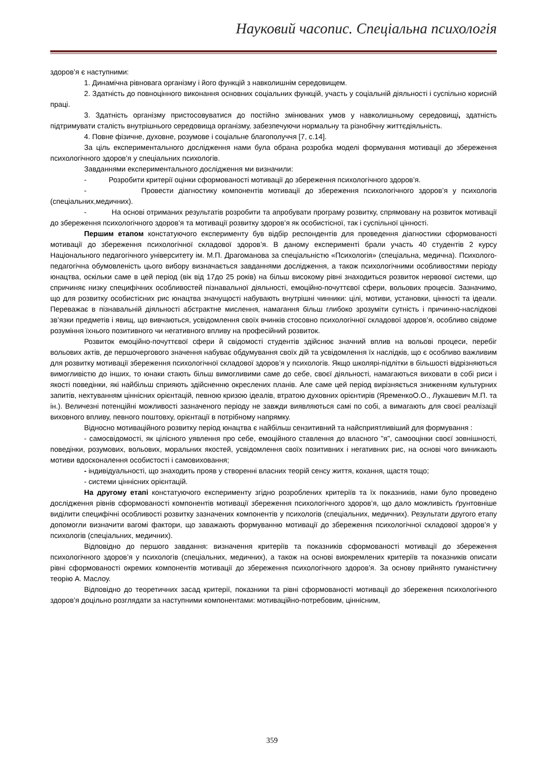Науковий часопис. Спеціальна психологія
здоров’я є наступними:
1. Динамічна рівновага організму і його функцій з навколишнім середовищем.
2. Здатність до повноцінного виконання основних соціальних функцій, участь у соціальній діяльності і суспільно корисній праці.
3. Здатність організму пристосовуватися до постійно змінюваних умов у навколишньому середовищі, здатність підтримувати сталість внутрішнього середовища організму, забезпечуючи нормальну та різнобічну життєдіяльність.
4. Повне фізичне, духовне, розумове і соціальне благополуччя [7, с.14].
За ціль експериментального дослідження нами була обрана розробка моделі формування мотивації до збереження психологічного здоров’я у спеціальних психологів.
Завданнями експериментального дослідження ми визначили:
- Розробити критерії оцінки сформованості мотивації до збереження психологічного здоров’я.
- Провести діагностику компонентів мотивації до збереження психологічного здоров’я у психологів (спеціальних,медичних).
- На основі отриманих результатів розробити та апробувати програму розвитку, спрямовану на розвиток мотивації до збереження психологічного здоров’я та мотивації розвитку здоров’я як особистісної, так і суспільної цінності.
Першим етапом констатуючого експерименту був відбір респондентів для проведення діагностики сформованості мотивації до збереження психологічної складової здоров’я. В даному експерименті брали участь 40 студентів 2 курсу Національного педагогічного університету ім. М.П. Драгоманова за спеціальністю «Психологія» (спеціальна, медична). Психолого-педагогічна обумовленість цього вибору визначається завданнями дослідження, а також психологічними особливостями періоду юнацтва, оскільки саме в цей період (вік від 17до 25 років) на більш високому рівні знаходиться розвиток нервової системи, що спричиняє низку специфічних особливостей пізнавальної діяльності, емоційно-почуттєвої сфери, вольових процесів. Зазначимо, що для розвитку особистісних рис юнацтва значущості набувають внутрішні чинники: цілі, мотиви, установки, цінності та ідеали. Переважає в пізнавальній діяльності абстрактне мислення, намагання більш глибоко зрозуміти сутність і причинно-наслідкові зв’язки предметів і явищ, що вивчаються, усвідомлення своїх вчинків стосовно психологічної складової здоров’я, особливо свідоме розуміння їхнього позитивного чи негативного впливу на професійний розвиток.
Розвиток емоційно-почуттєвої сфери й свідомості студентів здійснює значний вплив на вольові процеси, перебіг вольових актів, де першочергового значення набуває обдумування своїх дій та усвідомлення їх наслідків, що є особливо важливим для розвитку мотивації збереження психологічної складової здоров’я у психологів. Якщо школярі-підлітки в більшості відрізняються вимогливістю до інших, то юнаки стають більш вимогливими саме до себе, своєї діяльності, намагаються виховати в собі риси і якості поведінки, які найбільш сприяють здійсненню окреслених планів. Але саме цей період вирізняється зниженням культурних запитів, нехтуванням ціннісних орієнтацій, певною кризою ідеалів, втратою духовних орієнтирів (ЯременкоО.О., Лукашевич М.П. та ін.). Величезні потенційні можливості зазначеного періоду не завжди виявляються самі по собі, а вимагають для своєї реалізації виховного впливу, певного поштовху, орієнтації в потрібному напрямку.
Відносно мотиваційного розвитку період юнацтва є найбільш сензитивний та найсприятливіший для формування :
- самосвідомості, як цілісного уявлення про себе, емоційного ставлення до власного "я", самооцінки своєї зовнішності, поведінки, розумових, вольових, моральних якостей, усвідомлення своїх позитивних і негативних рис, на основі чого виникають мотиви вдосконалення особистості і самовиховання;
- індивідуальності, що знаходить прояв у створенні власних теорій сенсу життя, кохання, щастя тощо;
- системи ціннісних орієнтацій.
На другому етапі констатуючого експерименту згідно розроблених критеріїв та їх показників, нами було проведено дослідження рівнів сформованості компонентів мотивації збереження психологічного здоров’я, що дало можливість ґрунтовніше виділити специфічні особливості розвитку зазначених компонентів у психологів (спеціальних, медичних). Результати другого етапу допомогли визначити вагомі фактори, що заважають формуванню мотивації до збереження психологічної складової здоров’я у психологів (спеціальних, медичних).
Відповідно до першого завдання: визначення критеріїв та показників сформованості мотивації до збереження психологічного здоров’я у психологів (спеціальних, медичних), а також на основі виокремлених критеріїв та показників описати рівні сформованості окремих компонентів мотивації до збереження психологічного здоров’я. За основу прийнято гуманістичну теорію А. Маслоу.
Відповідно до теоретичних засад критерії, показники та рівні сформованості мотивації до збереження психологічного здоров’я доцільно розглядати за наступними компонентами: мотиваційно-потребовим, ціннісним,
359